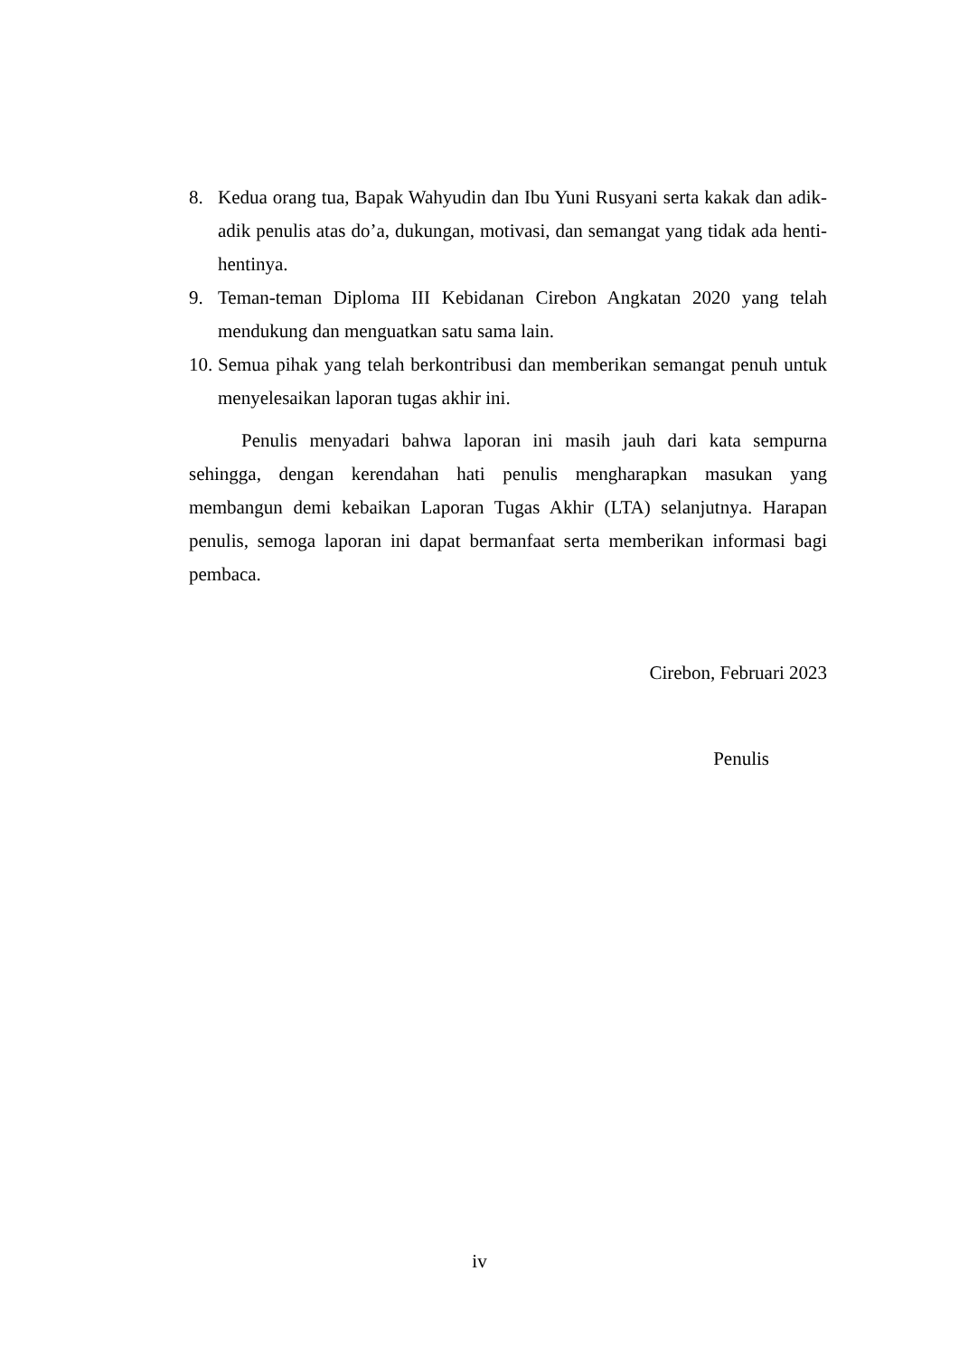8. Kedua orang tua, Bapak Wahyudin dan Ibu Yuni Rusyani serta kakak dan adik-adik penulis atas do’a, dukungan, motivasi, dan semangat yang tidak ada henti-hentinya.
9. Teman-teman Diploma III Kebidanan Cirebon Angkatan 2020 yang telah mendukung dan menguatkan satu sama lain.
10. Semua pihak yang telah berkontribusi dan memberikan semangat penuh untuk menyelesaikan laporan tugas akhir ini.
Penulis menyadari bahwa laporan ini masih jauh dari kata sempurna sehingga, dengan kerendahan hati penulis mengharapkan masukan yang membangun demi kebaikan Laporan Tugas Akhir (LTA) selanjutnya. Harapan penulis, semoga laporan ini dapat bermanfaat serta memberikan informasi bagi pembaca.
Cirebon, Februari 2023
Penulis
iv